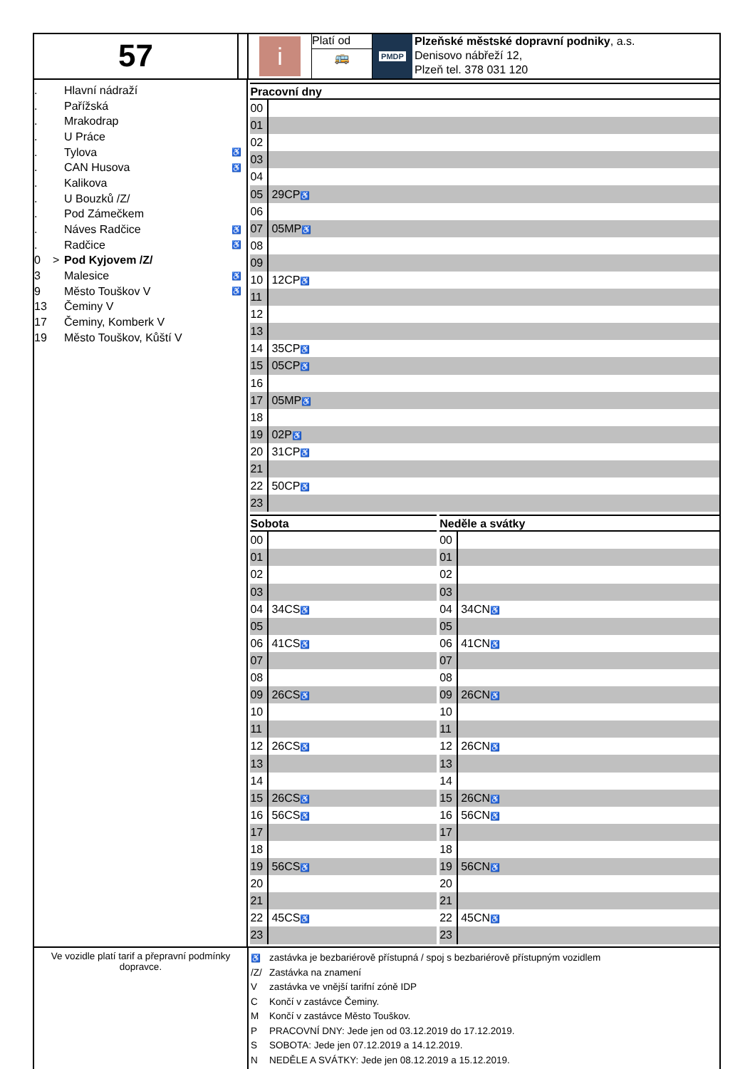57
i
Platí od
🚌
PMDP
Plzeňské městské dopravní podniky, a.s.
Denisovo nábřeží 12,
Plzeň tel. 378 031 120
| . | | Hlavní nádraží | |
| . | | Pařížská | |
| . | | Mrakodrap | |
| . | | U Práce | |
| . | | Tylova | ♿ |
| . | | CAN Husova | ♿ |
| . | | Kalikova | |
| . | | U Bouzků /Z/ | |
| . | | Pod Zámečkem | |
| . | | Náves Radčice | ♿ |
| . | | Radčice | ♿ |
| 0 | > | Pod Kyjovem /Z/ | |
| 3 | | Malesice | ♿ |
| 9 | | Město Touškov V | ♿ |
| 13 | | Čeminy V | |
| 17 | | Čeminy, Komberk V | |
| 19 | | Město Touškov, Kůští V | |
Pracovní dny
| 00 | |
| 01 | |
| 02 | |
| 03 | |
| 04 | |
| 05 | 29CP ♿ |
| 06 | |
| 07 | 05MP ♿ |
| 08 | |
| 09 | |
| 10 | 12CP ♿ |
| 11 | |
| 12 | |
| 13 | |
| 14 | 35CP ♿ |
| 15 | 05CP ♿ |
| 16 | |
| 17 | 05MP ♿ |
| 18 | |
| 19 | 02P ♿ |
| 20 | 31CP ♿ |
| 21 | |
| 22 | 50CP ♿ |
| 23 | |
Sobota
| 00 | |
| 01 | |
| 02 | |
| 03 | |
| 04 | 34CS ♿ |
| 05 | |
| 06 | 41CS ♿ |
| 07 | |
| 08 | |
| 09 | 26CS ♿ |
| 10 | |
| 11 | |
| 12 | 26CS ♿ |
| 13 | |
| 14 | |
| 15 | 26CS ♿ |
| 16 | 56CS ♿ |
| 17 | |
| 18 | |
| 19 | 56CS ♿ |
| 20 | |
| 21 | |
| 22 | 45CS ♿ |
| 23 | |
Neděle a svátky
| 00 | |
| 01 | |
| 02 | |
| 03 | |
| 04 | 34CN ♿ |
| 05 | |
| 06 | 41CN ♿ |
| 07 | |
| 08 | |
| 09 | 26CN ♿ |
| 10 | |
| 11 | |
| 12 | 26CN ♿ |
| 13 | |
| 14 | |
| 15 | 26CN ♿ |
| 16 | 56CN ♿ |
| 17 | |
| 18 | |
| 19 | 56CN ♿ |
| 20 | |
| 21 | |
| 22 | 45CN ♿ |
| 23 | |
Ve vozidle platí tarif a přepravní podmínky dopravce.
♿ zastávka je bezbariérově přístupná / spoj s bezbariérově přístupným vozidlem
/Z/ Zastávka na znamení
Vzastávka ve vnější tarifní zóně IDP
C Končí v zastávce Čeminy.
M Končí v zastávce Město Touškov.
P PRACOVNÍ DNY: Jede jen od 03.12.2019 do 17.12.2019.
S SOBOTA: Jede jen 07.12.2019 a 14.12.2019.
N NEDĚLE A SVÁTKY: Jede jen 08.12.2019 a 15.12.2019.